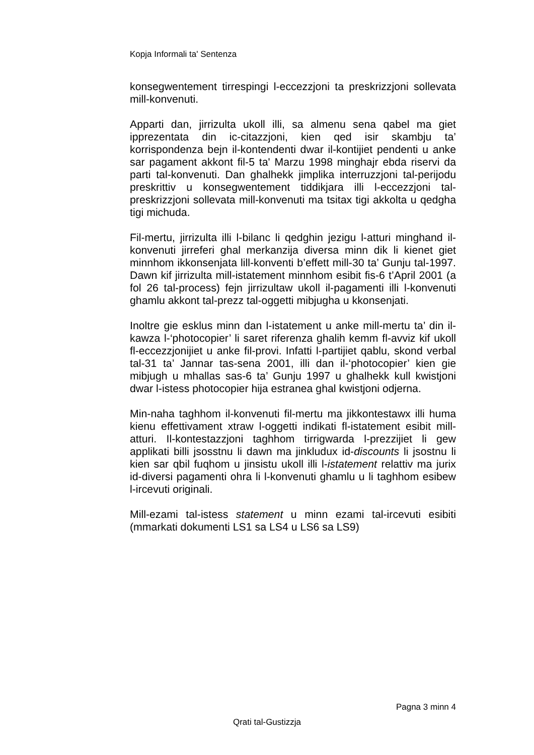Kopja Informali ta' Sentenza
konsegwentement tirrespingi l-eccezzjoni ta preskrizzjoni sollevata mill-konvenuti.
Apparti dan, jirrizulta ukoll illi, sa almenu sena qabel ma giet ipprezentata din ic-citazzjoni, kien qed isir skambju ta’ korrispondenza bejn il-kontendenti dwar il-kontijiet pendenti u anke sar pagament akkont fil-5 ta' Marzu 1998 minghajr ebda riservi da parti tal-konvenuti. Dan ghalhekk jimplika interruzzjoni tal-perijodu preskrittiv u konsegwentement tiddikjara illi l-eccezzjoni tal-preskrizzjoni sollevata mill-konvenuti ma tsitax tigi akkolta u qedgha tigi michuda.
Fil-mertu, jirrizulta illi l-bilanc li qedghin jezigu l-atturi minghand il-konvenuti jirreferi ghal merkanzija diversa minn dik li kienet giet minnhom ikkonsenjata lill-konventi b’effett mill-30 ta’ Gunju tal-1997. Dawn kif jirrizulta mill-istatement minnhom esibit fis-6 t’April 2001 (a fol 26 tal-process) fejn jirrizultaw ukoll il-pagamenti illi l-konvenuti ghamlu akkont tal-prezz tal-oggetti mibjugha u kkonsenjati.
Inoltre gie esklus minn dan l-istatement u anke mill-mertu ta’ din il-kawza l-‘photocopier’ li saret riferenza ghalih kemm fl-avviz kif ukoll fl-eccezzjonijiet u anke fil-provi. Infatti l-partijiet qablu, skond verbal tal-31 ta’ Jannar tas-sena 2001, illi dan il-‘photocopier’ kien gie mibjugh u mhallas sas-6 ta’ Gunju 1997 u ghalhekk kull kwistjoni dwar l-istess photocopier hija estranea ghal kwistjoni odjerna.
Min-naha taghhom il-konvenuti fil-mertu ma jikkontestawx illi huma kienu effettivament xtraw l-oggetti indikati fl-istatement esibit mill-atturi. Il-kontestazzjoni taghhom tirrigwarda l-prezzijiet li gew applikati billi jsosstnu li dawn ma jinkludux id-discounts li jsostnu li kien sar qbil fuqhom u jinsistu ukoll illi l-istatement relattiv ma jurix id-diversi pagamenti ohra li l-konvenuti ghamlu u li taghhom esibew l-ircevuti originali.
Mill-ezami tal-istess statement u minn ezami tal-ircevuti esibiti (mmarkati dokumenti LS1 sa LS4 u LS6 sa LS9)
Pagna 3 minn 4
Qrati tal-Gustizzja